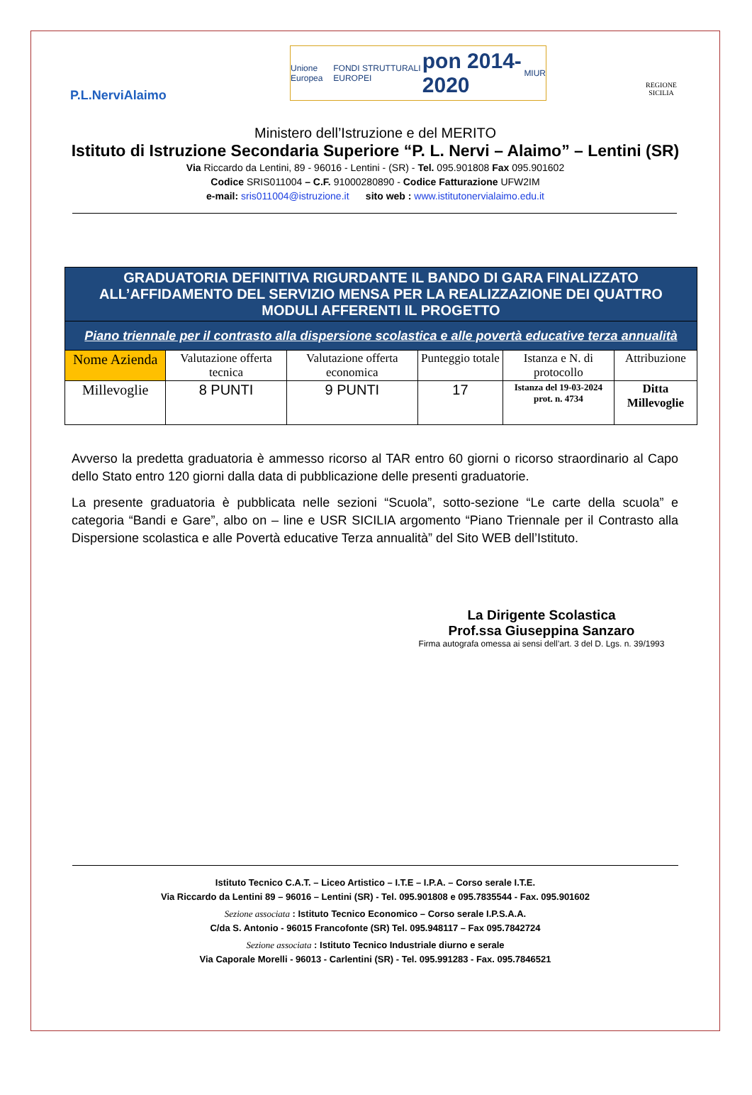P.L.NerviAlaimo
Unione Europea FONDI STRUTTURALI EUROPEI pon 2014-2020 MIUR
REGIONE
SICILIA
Ministero dell’Istruzione e del MERITO
Istituto di Istruzione Secondaria Superiore “P. L. Nervi – Alaimo” – Lentini (SR)
Via Riccardo da Lentini, 89 - 96016 - Lentini - (SR) - Tel. 095.901808 Fax 095.901602
Codice SRIS011004 – C.F. 91000280890 - Codice Fatturazione UFW2IM
e-mail: sris011004@istruzione.it sito web : www.istitutonervialaimo.edu.it
| GRADUATORIA DEFINITIVA RIGURDANTE IL BANDO DI GARA FINALIZZATO ALL’AFFIDAMENTO DEL SERVIZIO MENSA PER LA REALIZZAZIONE DEI QUATTRO MODULI AFFERENTI IL PROGETTO | | | | | |
| Piano triennale per il contrasto alla dispersione scolastica e alle povertà educative terza annualità | | | | | |
| Nome Azienda | Valutazione offerta tecnica | Valutazione offerta economica | Punteggio totale | Istanza e N. di protocollo | Attribuzione |
| Millevoglie | 8 PUNTI | 9 PUNTI | 17 | Istanza del 19-03-2024 prot. n. 4734 | Ditta Millevoglie |
Avverso la predetta graduatoria è ammesso ricorso al TAR entro 60 giorni o ricorso straordinario al Capo dello Stato entro 120 giorni dalla data di pubblicazione delle presenti graduatorie.
La presente graduatoria è pubblicata nelle sezioni “Scuola”, sotto-sezione “Le carte della scuola” e categoria “Bandi e Gare”, albo on – line e USR SICILIA argomento “Piano Triennale per il Contrasto alla Dispersione scolastica e alle Povertà educative Terza annualità” del Sito WEB dell’Istituto.
La Dirigente Scolastica
Prof.ssa Giuseppina Sanzaro
Firma autografa omessa ai sensi dell’art. 3 del D. Lgs. n. 39/1993
Istituto Tecnico C.A.T. – Liceo Artistico – I.T.E – I.P.A. – Corso serale I.T.E.
Via Riccardo da Lentini 89 – 96016 – Lentini (SR) - Tel. 095.901808 e 095.7835544 - Fax. 095.901602
Sezione associata : Istituto Tecnico Economico – Corso serale I.P.S.A.A.
C/da S. Antonio - 96015 Francofonte (SR) Tel. 095.948117 – Fax 095.7842724
Sezione associata : Istituto Tecnico Industriale diurno e serale
Via Caporale Morelli - 96013 - Carlentini (SR) - Tel. 095.991283 - Fax. 095.7846521